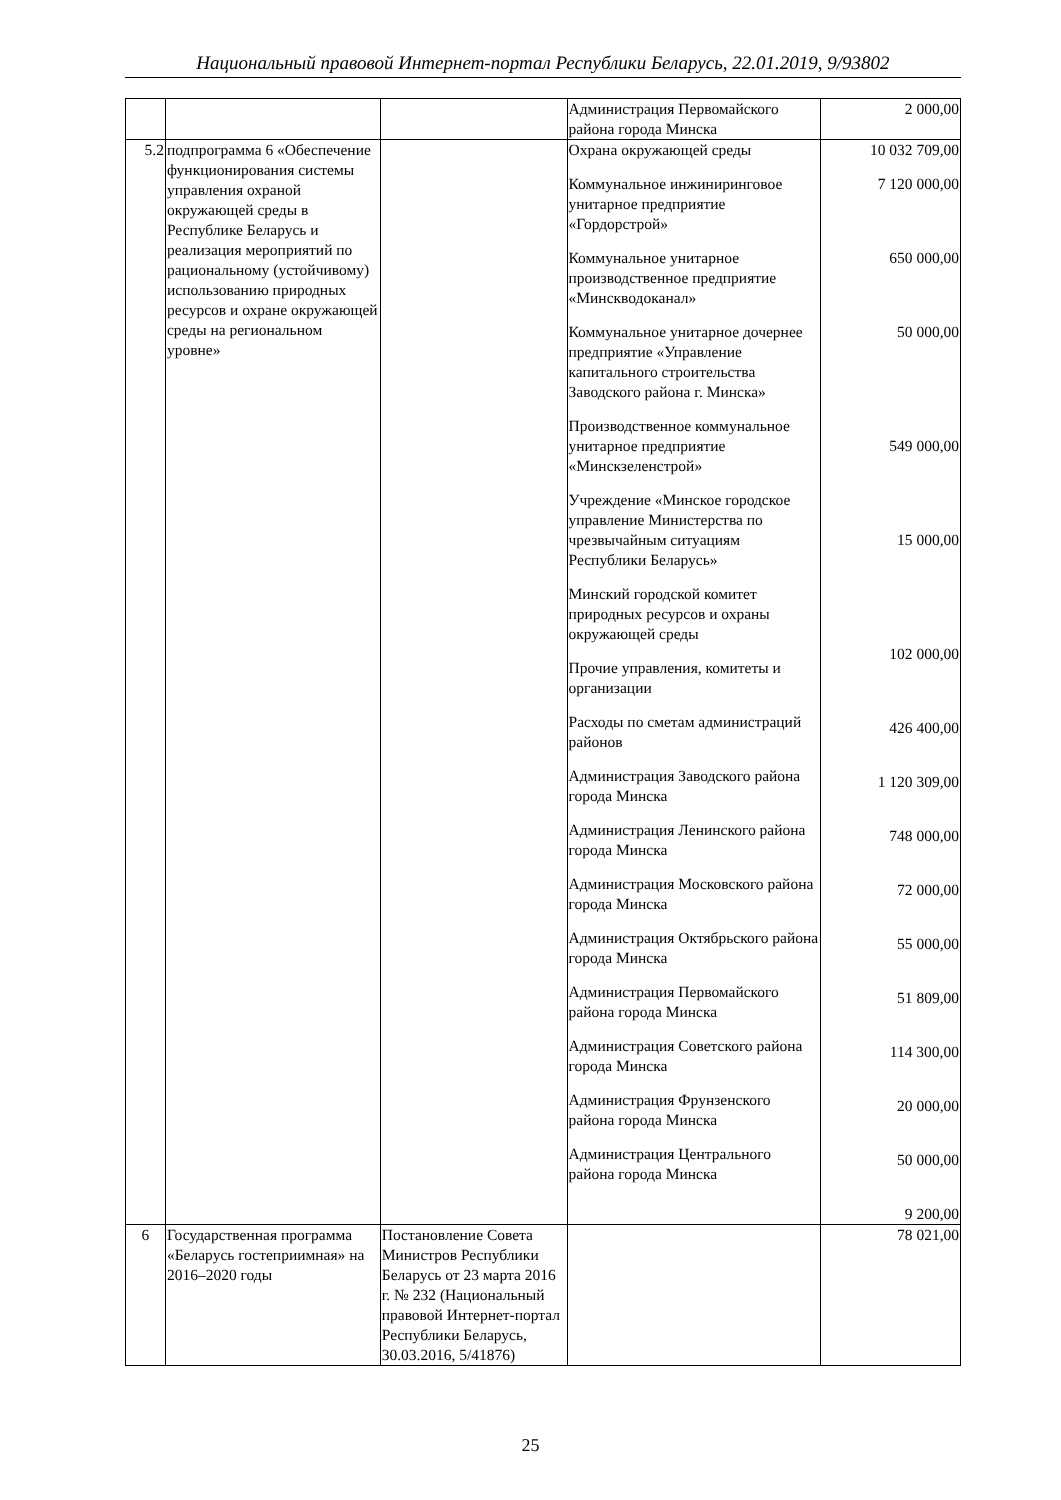Национальный правовой Интернет-портал Республики Беларусь, 22.01.2019, 9/93802
| | | | Администрация Первомайского района города Минска | 2 000,00 |
| 5.2 | подпрограмма 6 «Обеспечение функционирования системы управления охраной окружающей среды в Республике Беларусь и реализация мероприятий по рациональному (устойчивому) использованию природных ресурсов и охране окружающей среды на региональном уровне» | | Охрана окружающей среды Коммунальное инжиниринговое унитарное предприятие «Гордорстрой» Коммунальное унитарное производственное предприятие «Минскводоканал» Коммунальное унитарное дочернее предприятие «Управление капитального строительства Заводского района г. Минска» Производственное коммунальное унитарное предприятие «Минскзеленстрой» Учреждение «Минское городское управление Министерства по чрезвычайным ситуациям Республики Беларусь» Минский городской комитет природных ресурсов и охраны окружающей среды Прочие управления, комитеты и организации Расходы по сметам администраций районов Администрация Заводского района города Минска Администрация Ленинского района города Минска Администрация Московского района города Минска Администрация Октябрьского района города Минска Администрация Первомайского района города Минска Администрация Советского района города Минска Администрация Фрунзенского района города Минска Администрация Центрального района города Минска | 10 032 709,00 7 120 000,00 650 000,00 50 000,00 549 000,00 15 000,00 102 000,00 426 400,00 1 120 309,00 748 000,00 72 000,00 55 000,00 51 809,00 114 300,00 20 000,00 50 000,00 9 200,00 |
| 6 | Государственная программа «Беларусь гостеприимная» на 2016–2020 годы | Постановление Совета Министров Республики Беларусь от 23 марта 2016 г. № 232 (Национальный правовой Интернет-портал Республики Беларусь, 30.03.2016, 5/41876) | | 78 021,00 |
25